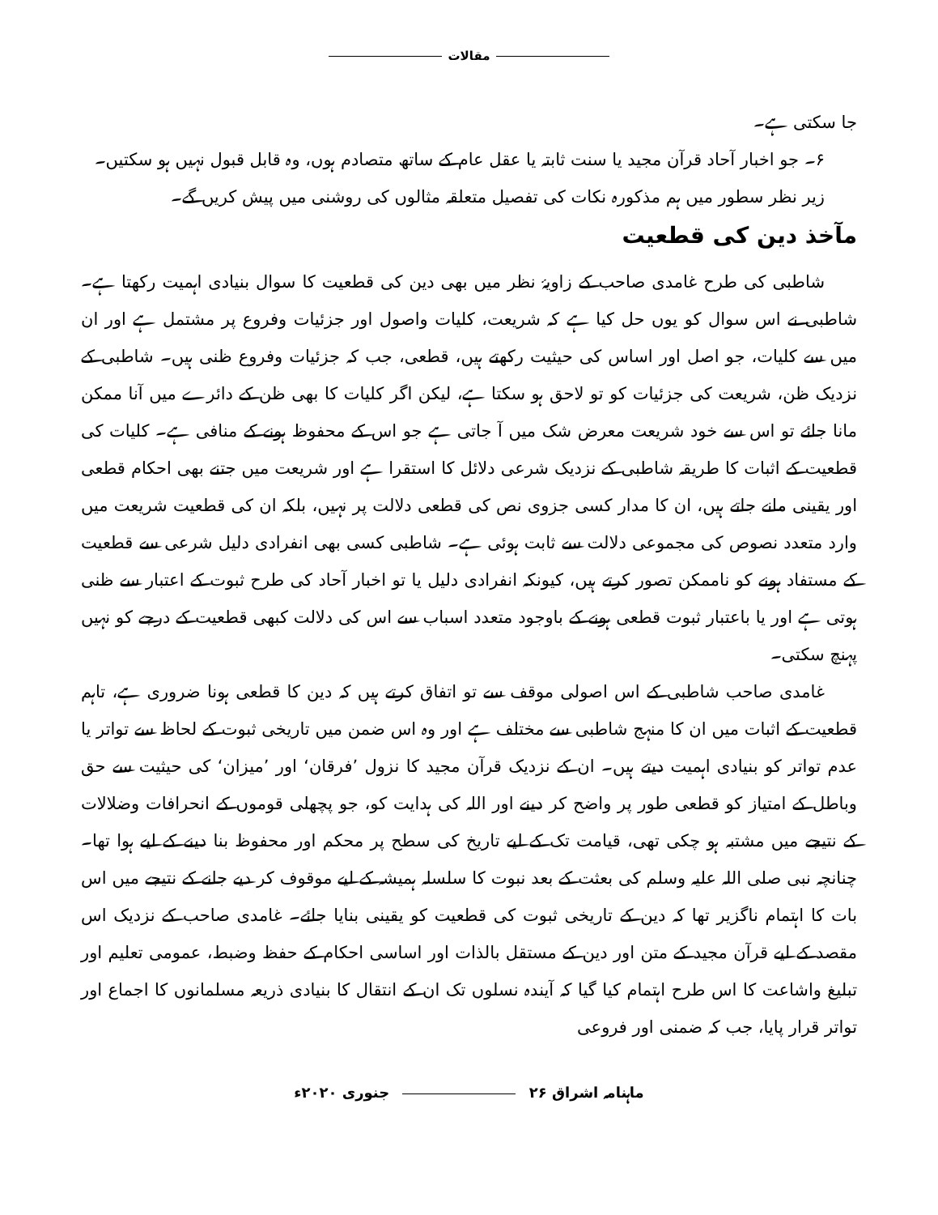مقالات
جا سکتی ہے۔
۶۔ جو اخبار آحاد قرآن مجید یا سنت ثابتہ یا عقل عام کے ساتھ متصادم ہوں، وہ قابل قبول نہیں ہو سکتیں۔
زیر نظر سطور میں ہم مذکورہ نکات کی تفصیل متعلقہ مثالوں کی روشنی میں پیش کریں گے۔
مآخذ دین کی قطعیت
شاطبی کی طرح غامدی صاحب کے زاویۂ نظر میں بھی دین کی قطعیت کا سوال بنیادی اہمیت رکھتا ہے۔ شاطبی نے اس سوال کو یوں حل کیا ہے کہ شریعت، کلیات واصول اور جزئیات وفروع پر مشتمل ہے اور ان میں سے کلیات، جو اصل اور اساس کی حیثیت رکھتے ہیں، قطعی، جب کہ جزئیات وفروع ظنی ہیں۔ شاطبی کے نزدیک ظن، شریعت کی جزئیات کو تو لاحق ہو سکتا ہے، لیکن اگر کلیات کا بھی ظن کے دائرے میں آنا ممکن مانا جائے تو اس سے خود شریعت معرض شک میں آ جاتی ہے جو اس کے محفوظ ہونے کے منافی ہے۔ کلیات کی قطعیت کے اثبات کا طریقہ شاطبی کے نزدیک شرعی دلائل کا استقرا ہے اور شریعت میں جتنے بھی احکام قطعی اور یقینی مانے جاتے ہیں، ان کا مدار کسی جزوی نص کی قطعی دلالت پر نہیں، بلکہ ان کی قطعیت شریعت میں وارد متعدد نصوص کی مجموعی دلالت سے ثابت ہوئی ہے۔ شاطبی کسی بھی انفرادی دلیل شرعی سے قطعیت کے مستفاد ہونے کو ناممکن تصور کرتے ہیں، کیونکہ انفرادی دلیل یا تو اخبار آحاد کی طرح ثبوت کے اعتبار سے ظنی ہوتی ہے اور یا باعتبار ثبوت قطعی ہونے کے باوجود متعدد اسباب سے اس کی دلالت کبھی قطعیت کے درجے کو نہیں پہنچ سکتی۔
غامدی صاحب شاطبی کے اس اصولی موقف سے تو اتفاق کرتے ہیں کہ دین کا قطعی ہونا ضروری ہے، تاہم قطعیت کے اثبات میں ان کا منہج شاطبی سے مختلف ہے اور وہ اس ضمن میں تاریخی ثبوت کے لحاظ سے تواتر یا عدم تواتر کو بنیادی اہمیت دیتے ہیں۔ ان کے نزدیک قرآن مجید کا نزول ’فرقان‘ اور ’میزان‘ کی حیثیت سے حق وباطل کے امتیاز کو قطعی طور پر واضح کر دینے اور اللہ کی ہدایت کو، جو پچھلی قوموں کے انحرافات وضلالات کے نتیجے میں مشتبہ ہو چکی تھی، قیامت تک کے لیے تاریخ کی سطح پر محکم اور محفوظ بنا دینے کے لیے ہوا تھا۔ چنانچہ نبی صلی اللہ علیہ وسلم کی بعثت کے بعد نبوت کا سلسلہ ہمیشہ کے لیے موقوف کر دیے جانے کے نتیجے میں اس بات کا اہتمام ناگزیر تھا کہ دین کے تاریخی ثبوت کی قطعیت کو یقینی بنایا جائے۔ غامدی صاحب کے نزدیک اس مقصد کے لیے قرآن مجید کے متن اور دین کے مستقل بالذات اور اساسی احکام کے حفظ وضبط، عمومی تعلیم اور تبلیغ واشاعت کا اس طرح اہتمام کیا گیا کہ آیندہ نسلوں تک ان کے انتقال کا بنیادی ذریعہ مسلمانوں کا اجماع اور تواتر قرار پایا، جب کہ ضمنی اور فروعی
ماہنامہ اشراق ۲۶ جنوری ۲۰۲۰ء